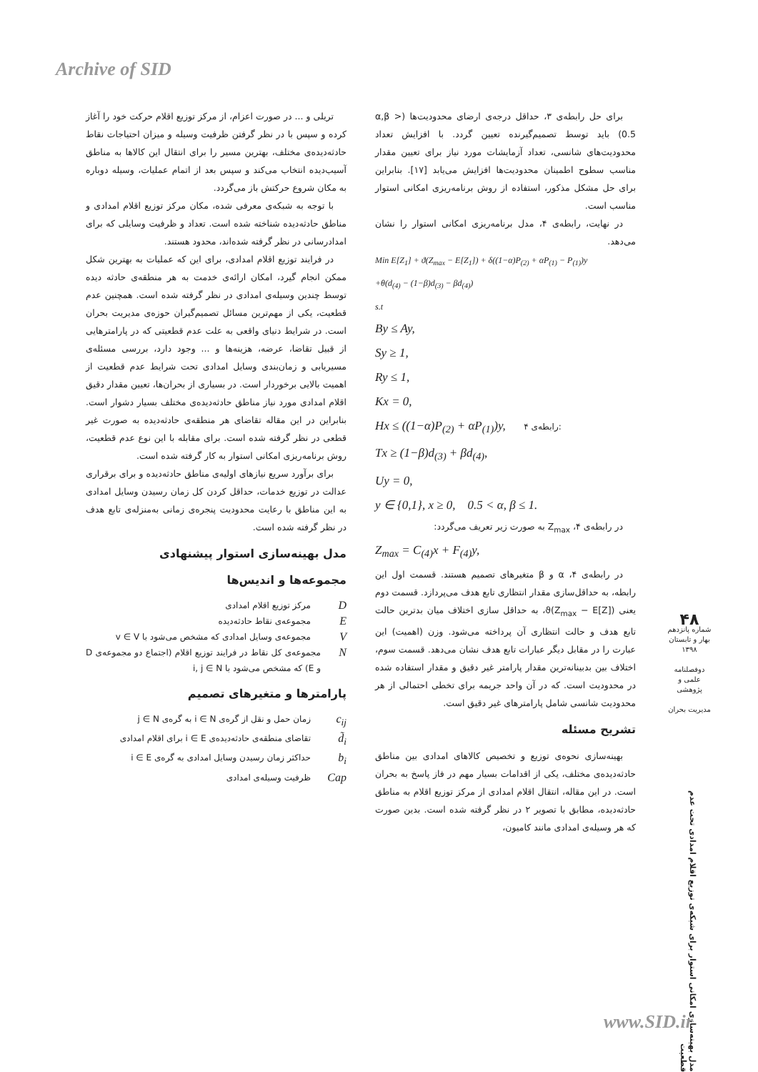Archive of SID
برای حل رابطه‌ی ۳، حداقل درجه‌ی ارضای محدودیت‌ها (α,β > 0.5) باید توسط تصمیم‌گیرنده تعیین گردد. با افزایش تعداد محدودیت‌های شانسی، تعداد آزمایشات مورد نیاز برای تعیین مقدار مناسب سطوح اطمینان محدودیت‌ها افزایش می‌یابد [۱۷]. بنابراین برای حل مشکل مذکور، استفاده از روش برنامه‌ریزی امکانی استوار مناسب است.
در نهایت، رابطه‌ی ۴، مدل برنامه‌ریزی امکانی استوار را نشان می‌دهد.
Min E[Z<sub>1</sub>] + ϑ(Z<sub>max</sub> − E[Z<sub>1</sub>]) + δ((1−α)P<sub>(2)</sub> + αP<sub>(1)</sub> − P<sub>(1)</sub>)y
+θ(d<sub>(4)</sub> − (1−β)d<sub>(3)</sub> − βd<sub>(4)</sub>)
s.t
By ≤ Ay,
Sy ≥ 1,
Ry ≤ 1,
Kx = 0,
Hx ≤ ((1−α)P<sub>(2)</sub> + αP<sub>(1)</sub>)y, رابطه‌ی ۴:
Tx ≥ (1−β)d<sub>(3)</sub> + βd<sub>(4)</sub>,
Uy = 0,
y ∈ {0,1}, x ≥ 0, 0.5 < α, β ≤ 1.
در رابطه‌ی ۴، Z<sub>max</sub> به صورت زیر تعریف می‌گردد:
Z<sub>max</sub> = C<sub>(4)</sub>x + F<sub>(4)</sub>y,
در رابطه‌ی ۴، α و β متغیرهای تصمیم هستند. قسمت اول این رابطه، به حداقل‌سازی مقدار انتظاری تابع هدف می‌پردازد. قسمت دوم یعنی (ϑ(Z<sub>max</sub> − E[Z]، به حداقل سازی اختلاف میان بدترین حالت تابع هدف و حالت انتظاری آن پرداخته می‌شود. وزن (اهمیت) این عبارت را در مقابل دیگر عبارات تابع هدف نشان می‌دهد. قسمت سوم، اختلاف بین بدبینانه‌ترین مقدار پارامتر غیر دقیق و مقدار استفاده شده در محدودیت است. که در آن واحد جریمه برای تخطی احتمالی از هر محدودیت شانسی شامل پارامترهای غیر دقیق است.
تشریح مسئله
بهینه‌سازی نحوه‌ی توزیع و تخصیص کالاهای امدادی بین مناطق حادثه‌دیده‌ی مختلف، یکی از اقدامات بسیار مهم در فاز پاسخ به بحران است. در این مقاله، انتقال اقلام امدادی از مرکز توزیع اقلام به مناطق حادثه‌دیده، مطابق با تصویر ۲ در نظر گرفته شده است. بدین صورت که هر وسیله‌ی امدادی مانند کامیون،
تریلی و ... در صورت اعزام، از مرکز توزیع اقلام حرکت خود را آغاز کرده و سپس با در نظر گرفتن ظرفیت وسیله و میزان احتیاجات نقاط حادثه‌دیده‌ی مختلف، بهترین مسیر را برای انتقال این کالاها به مناطق آسیب‌دیده انتخاب می‌کند و سپس بعد از اتمام عملیات، وسیله دوباره به مکان شروع حرکتش باز می‌گردد.
با توجه به شبکه‌ی معرفی شده، مکان مرکز توزیع اقلام امدادی و مناطق حادثه‌دیده شناخته شده است. تعداد و ظرفیت وسایلی که برای امدادرسانی در نظر گرفته شده‌اند، محدود هستند.
در فرایند توزیع اقلام امدادی، برای این که عملیات به بهترین شکل ممکن انجام گیرد، امکان ارائه‌ی خدمت به هر منطقه‌ی حادثه دیده توسط چندین وسیله‌ی امدادی در نظر گرفته شده است. همچنین عدم قطعیت، یکی از مهم‌ترین مسائل تصمیم‌گیران حوزه‌ی مدیریت بحران است. در شرایط دنیای واقعی به علت عدم قطعیتی که در پارامترهایی از قبیل تقاضا، عرضه، هزینه‌ها و ... وجود دارد، بررسی مسئله‌ی مسیریابی و زمان‌بندی وسایل امدادی تحت شرایط عدم قطعیت از اهمیت بالایی برخوردار است. در بسیاری از بحران‌ها، تعیین مقدار دقیق اقلام امدادی مورد نیاز مناطق حادثه‌دیده‌ی مختلف بسیار دشوار است. بنابراین در این مقاله تقاضای هر منطقه‌ی حادثه‌دیده به صورت غیر قطعی در نظر گرفته شده است. برای مقابله با این نوع عدم قطعیت، روش برنامه‌ریزی امکانی استوار به کار گرفته شده است.
برای برآورد سریع نیازهای اولیه‌ی مناطق حادثه‌دیده و برای برقراری عدالت در توزیع خدمات، حداقل کردن کل زمان رسیدن وسایل امدادی به این مناطق با رعایت محدودیت پنجره‌ی زمانی به‌منزله‌ی تابع هدف در نظر گرفته شده است.
مدل بهینه‌سازی استوار پیشنهادی
مجموعه‌ها و اندیس‌ها
Dمرکز توزیع اقلام امدادی
Eمجموعه‌ی نقاط حادثه‌دیده
Vمجموعه‌ی وسایل امدادی که مشخص می‌شود با v ∈ V
Nمجموعه‌ی کل نقاط در فرایند توزیع اقلام (اجتماع دو مجموعه‌ی D و E) که مشخص می‌شود با i, j ∈ N
پارامترها و متغیرهای تصمیم
c<sub>ij</sub> زمان حمل و نقل از گره‌ی i ∈ N به گره‌ی j ∈ N
d̃<sub>i</sub> تقاضای منطقه‌ی حادثه‌دیده‌ی i ∈ E برای اقلام امدادی
b<sub>i</sub> حداکثر زمان رسیدن وسایل امدادی به گره‌ی i ∈ E
Cap ظرفیت وسیله‌ی امدادی
۴۸
شماره پانزدهم
بهار و تابستان
۱۳۹۸
دوفصلنامه
علمی و پژوهشی
مدیریت بحران
مدل بهینه‌سازی امکانی استوار برای شبکه‌ی توزیع اقلام امدادی تحت عدم قطعیت
www.SID.ir